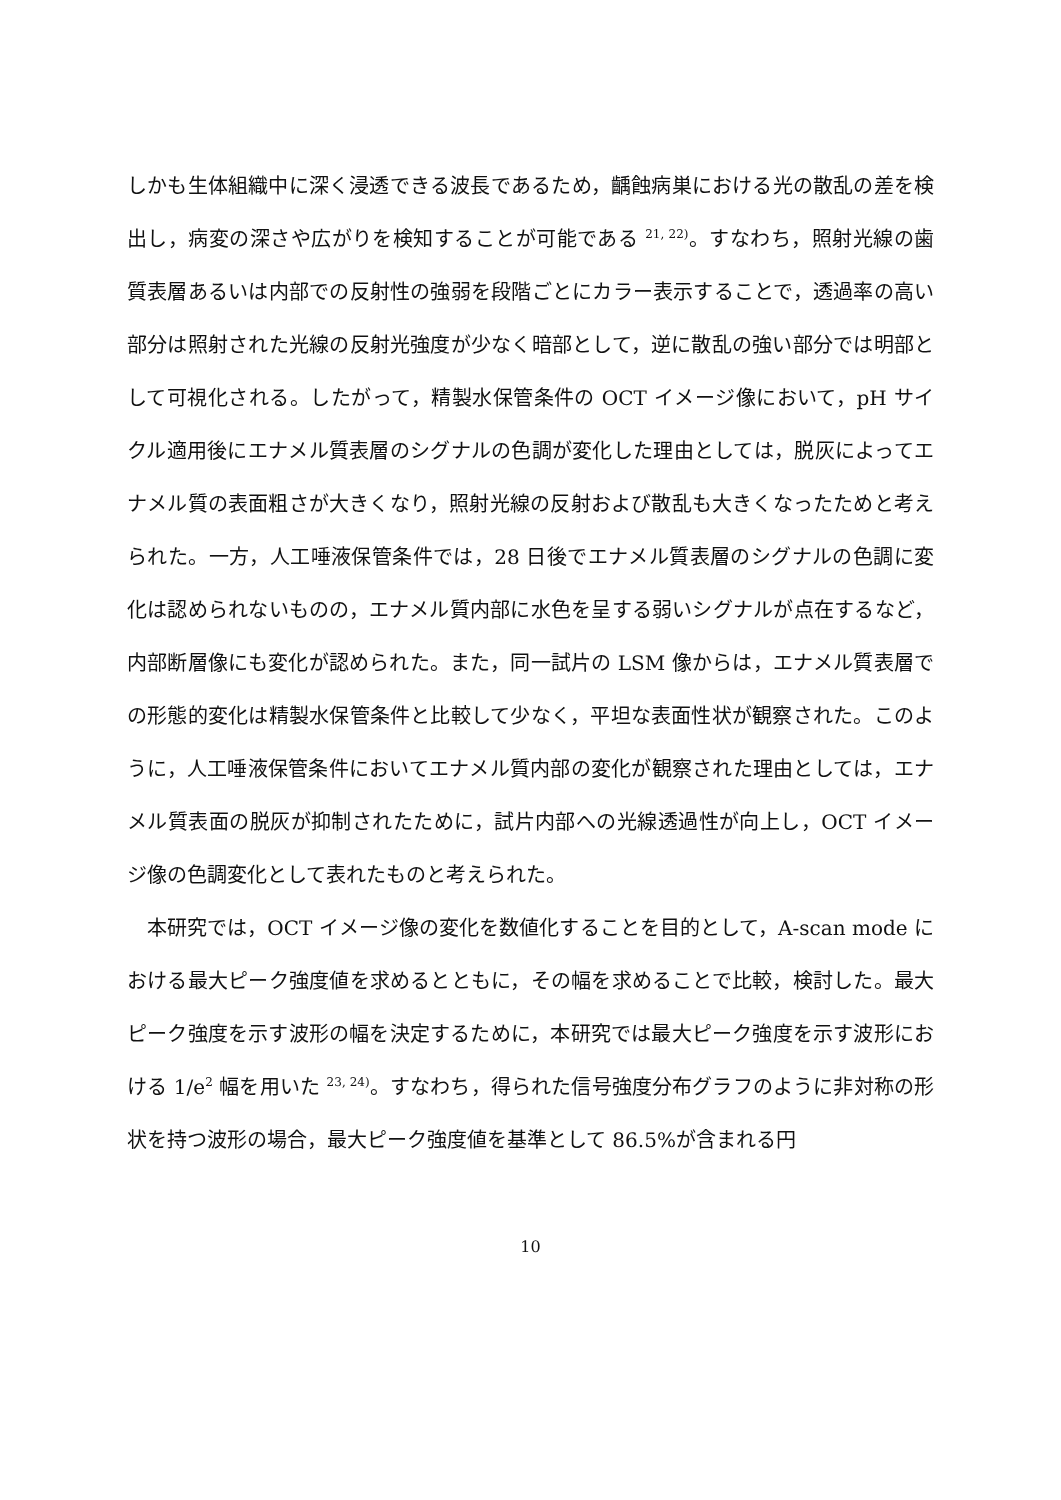しかも生体組織中に深く浸透できる波長であるため，齲蝕病巣における光の散乱の差を検出し，病変の深さや広がりを検知することが可能である <sup>21, 22)</sup>。すなわち，照射光線の歯質表層あるいは内部での反射性の強弱を段階ごとにカラー表示することで，透過率の高い部分は照射された光線の反射光強度が少なく暗部として，逆に散乱の強い部分では明部として可視化される。したがって，精製水保管条件の OCT イメージ像において，pH サイクル適用後にエナメル質表層のシグナルの色調が変化した理由としては，脱灰によってエナメル質の表面粗さが大きくなり，照射光線の反射および散乱も大きくなったためと考えられた。一方，人工唾液保管条件では，28 日後でエナメル質表層のシグナルの色調に変化は認められないものの，エナメル質内部に水色を呈する弱いシグナルが点在するなど，内部断層像にも変化が認められた。また，同一試片の LSM 像からは，エナメル質表層での形態的変化は精製水保管条件と比較して少なく，平坦な表面性状が観察された。このように，人工唾液保管条件においてエナメル質内部の変化が観察された理由としては，エナメル質表面の脱灰が抑制されたために，試片内部への光線透過性が向上し，OCT イメージ像の色調変化として表れたものと考えられた。
　本研究では，OCT イメージ像の変化を数値化することを目的として，A-scan mode における最大ピーク強度値を求めるとともに，その幅を求めることで比較，検討した。最大ピーク強度を示す波形の幅を決定するために，本研究では最大ピーク強度を示す波形における 1/e<sup>2</sup> 幅を用いた <sup>23, 24)</sup>。すなわち，得られた信号強度分布グラフのように非対称の形状を持つ波形の場合，最大ピーク強度値を基準として 86.5%が含まれる円
10